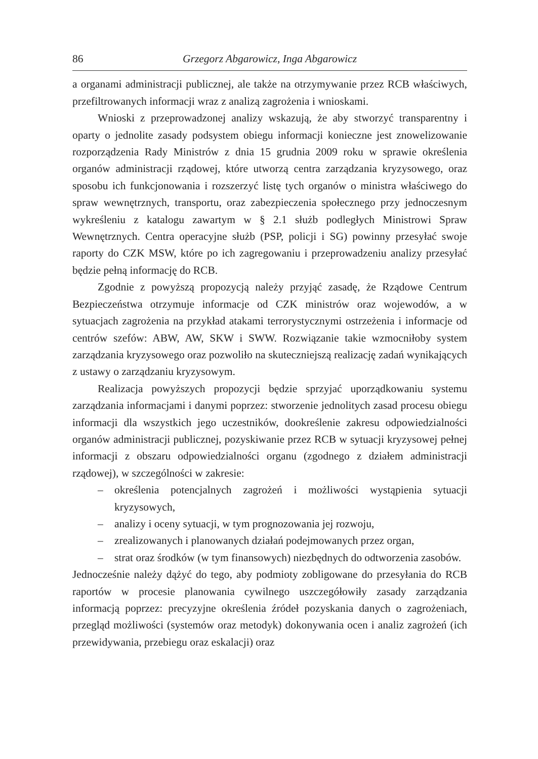86 Grzegorz Abgarowicz, Inga Abgarowicz
a organami administracji publicznej, ale także na otrzymywanie przez RCB właściwych, przefiltrowanych informacji wraz z analizą zagrożenia i wnioskami.
Wnioski z przeprowadzonej analizy wskazują, że aby stworzyć transparentny i oparty o jednolite zasady podsystem obiegu informacji konieczne jest znowelizowanie rozporządzenia Rady Ministrów z dnia 15 grudnia 2009 roku w sprawie określenia organów administracji rządowej, które utworzą centra zarządzania kryzysowego, oraz sposobu ich funkcjonowania i rozszerzyć listę tych organów o ministra właściwego do spraw wewnętrznych, transportu, oraz zabezpieczenia społecznego przy jednoczesnym wykreśleniu z katalogu zawartym w § 2.1 służb podległych Ministrowi Spraw Wewnętrznych. Centra operacyjne służb (PSP, policji i SG) powinny przesyłać swoje raporty do CZK MSW, które po ich zagregowaniu i przeprowadzeniu analizy przesyłać będzie pełną informację do RCB.
Zgodnie z powyższą propozycją należy przyjąć zasadę, że Rządowe Centrum Bezpieczeństwa otrzymuje informacje od CZK ministrów oraz wojewodów, a w sytuacjach zagrożenia na przykład atakami terrorystycznymi ostrzeżenia i informacje od centrów szefów: ABW, AW, SKW i SWW. Rozwiązanie takie wzmocniłoby system zarządzania kryzysowego oraz pozwoliło na skuteczniejszą realizację zadań wynikających z ustawy o zarządzaniu kryzysowym.
Realizacja powyższych propozycji będzie sprzyjać uporządkowaniu systemu zarządzania informacjami i danymi poprzez: stworzenie jednolitych zasad procesu obiegu informacji dla wszystkich jego uczestników, dookreślenie zakresu odpowiedzialności organów administracji publicznej, pozyskiwanie przez RCB w sytuacji kryzysowej pełnej informacji z obszaru odpowiedzialności organu (zgodnego z działem administracji rządowej), w szczególności w zakresie:
– określenia potencjalnych zagrożeń i możliwości wystąpienia sytuacji kryzysowych,
– analizy i oceny sytuacji, w tym prognozowania jej rozwoju,
– zrealizowanych i planowanych działań podejmowanych przez organ,
– strat oraz środków (w tym finansowych) niezbędnych do odtworzenia zasobów.
Jednocześnie należy dążyć do tego, aby podmioty zobligowane do przesyłania do RCB raportów w procesie planowania cywilnego uszczegółowiły zasady zarządzania informacją poprzez: precyzyjne określenia źródeł pozyskania danych o zagrożeniach, przegląd możliwości (systemów oraz metodyk) dokonywania ocen i analiz zagrożeń (ich przewidywania, przebiegu oraz eskalacji) oraz